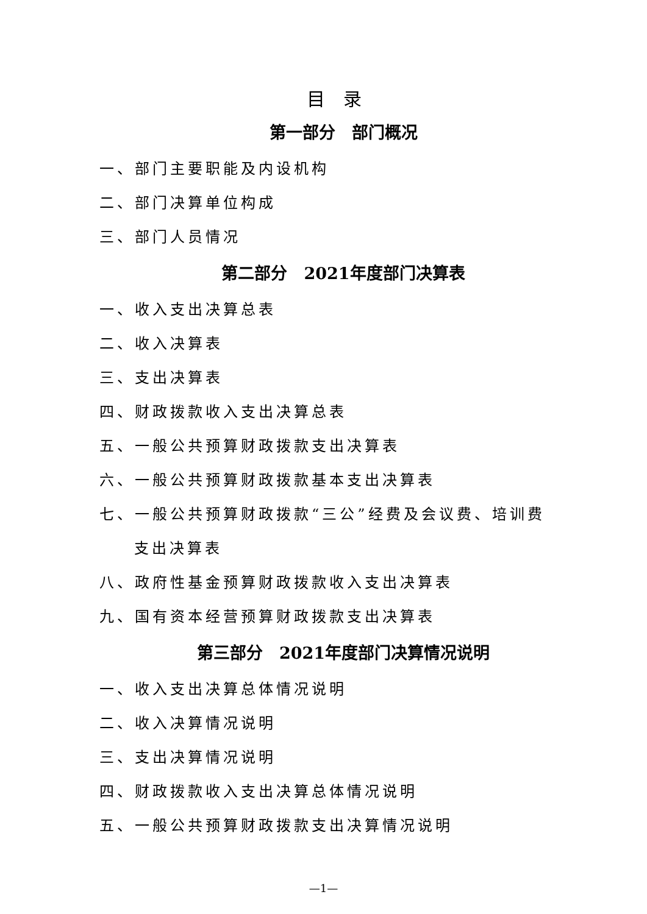目录
第一部分　部门概况
一、部门主要职能及内设机构
二、部门决算单位构成
三、部门人员情况
第二部分　2021年度部门决算表
一、收入支出决算总表
二、收入决算表
三、支出决算表
四、财政拨款收入支出决算总表
五、一般公共预算财政拨款支出决算表
六、一般公共预算财政拨款基本支出决算表
七、一般公共预算财政拨款“三公”经费及会议费、培训费
支出决算表
八、政府性基金预算财政拨款收入支出决算表
九、国有资本经营预算财政拨款支出决算表
第三部分　2021年度部门决算情况说明
一、收入支出决算总体情况说明
二、收入决算情况说明
三、支出决算情况说明
四、财政拨款收入支出决算总体情况说明
五、一般公共预算财政拨款支出决算情况说明
—1—